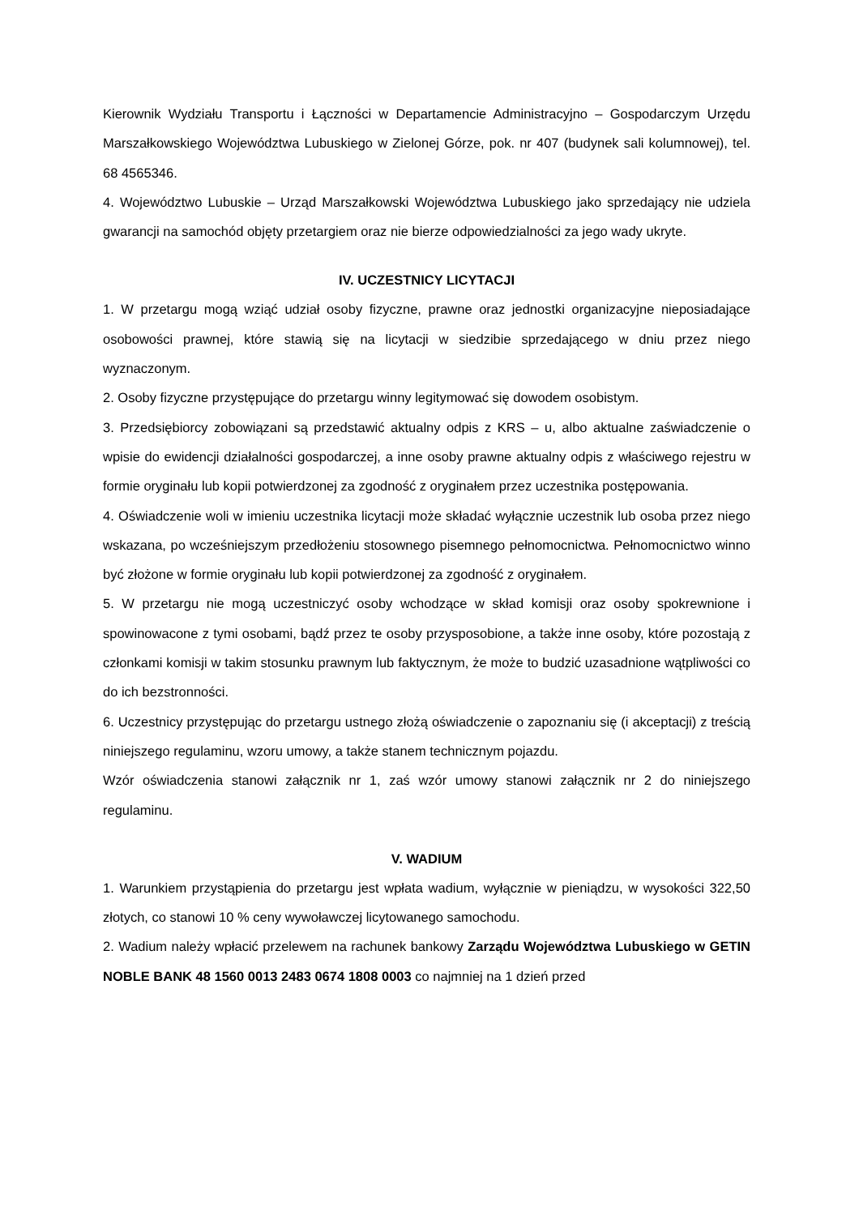Kierownik Wydziału Transportu i Łączności w Departamencie Administracyjno – Gospodarczym Urzędu Marszałkowskiego Województwa Lubuskiego w Zielonej Górze, pok. nr 407 (budynek sali kolumnowej), tel. 68 4565346.
4. Województwo Lubuskie – Urząd Marszałkowski Województwa Lubuskiego jako sprzedający nie udziela gwarancji na samochód objęty przetargiem oraz nie bierze odpowiedzialności za jego wady ukryte.
IV. UCZESTNICY LICYTACJI
1. W przetargu mogą wziąć udział osoby fizyczne, prawne oraz jednostki organizacyjne nieposiadające osobowości prawnej, które stawią się na licytacji w siedzibie sprzedającego w dniu przez niego wyznaczonym.
2. Osoby fizyczne przystępujące do przetargu winny legitymować się dowodem osobistym.
3. Przedsiębiorcy zobowiązani są przedstawić aktualny odpis z KRS – u, albo aktualne zaświadczenie o wpisie do ewidencji działalności gospodarczej, a inne osoby prawne aktualny odpis z właściwego rejestru w formie oryginału lub kopii potwierdzonej za zgodność z oryginałem przez uczestnika postępowania.
4. Oświadczenie woli w imieniu uczestnika licytacji może składać wyłącznie uczestnik lub osoba przez niego wskazana, po wcześniejszym przedłożeniu stosownego pisemnego pełnomocnictwa. Pełnomocnictwo winno być złożone w formie oryginału lub kopii potwierdzonej za zgodność z oryginałem.
5. W przetargu nie mogą uczestniczyć osoby wchodzące w skład komisji oraz osoby spokrewnione i spowinowacone z tymi osobami, bądź przez te osoby przysposobione, a także inne osoby, które pozostają z członkami komisji w takim stosunku prawnym lub faktycznym, że może to budzić uzasadnione wątpliwości co do ich bezstronności.
6. Uczestnicy przystępując do przetargu ustnego złożą oświadczenie o zapoznaniu się (i akceptacji) z treścią niniejszego regulaminu, wzoru umowy, a także stanem technicznym pojazdu.
Wzór oświadczenia stanowi załącznik nr 1, zaś wzór umowy stanowi załącznik nr 2 do niniejszego regulaminu.
V. WADIUM
1. Warunkiem przystąpienia do przetargu jest wpłata wadium, wyłącznie w pieniądzu, w wysokości 322,50 złotych, co stanowi 10 % ceny wywoławczej licytowanego samochodu.
2. Wadium należy wpłacić przelewem na rachunek bankowy Zarządu Województwa Lubuskiego w GETIN NOBLE BANK 48 1560 0013 2483 0674 1808 0003 co najmniej na 1 dzień przed